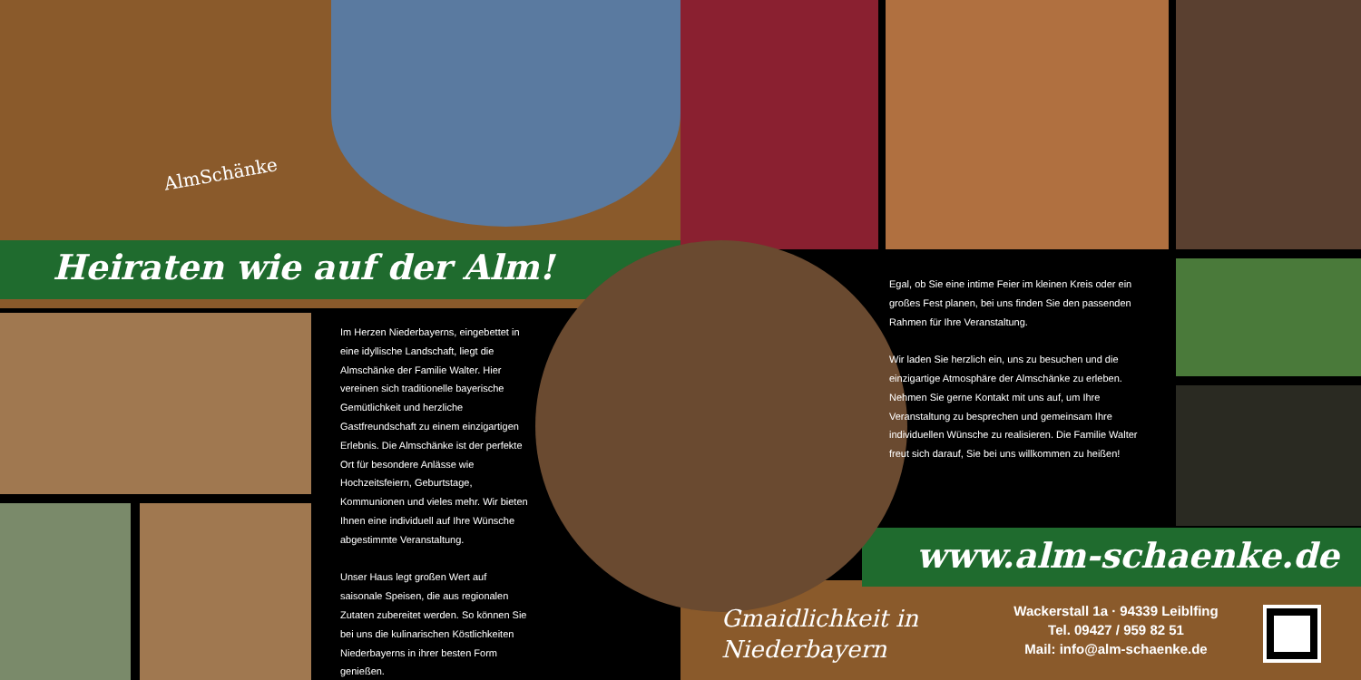AlmSchänke
Heiraten wie auf der Alm!
Im Herzen Niederbayerns, eingebettet in eine idyllische Landschaft, liegt die Almschänke der Familie Walter. Hier vereinen sich traditionelle bayerische Gemütlichkeit und herzliche Gastfreundschaft zu einem einzigartigen Erlebnis. Die Almschänke ist der perfekte Ort für besondere Anlässe wie Hochzeitsfeiern, Geburtstage, Kommunionen und vieles mehr. Wir bieten Ihnen eine individuell auf Ihre Wünsche abgestimmte Veranstaltung.
Unser Haus legt großen Wert auf saisonale Speisen, die aus regionalen Zutaten zubereitet werden. So können Sie bei uns die kulinarischen Köstlichkeiten Niederbayerns in ihrer besten Form genießen.
Egal, ob Sie eine intime Feier im kleinen Kreis oder ein großes Fest planen, bei uns finden Sie den passenden Rahmen für Ihre Veranstaltung.
Wir laden Sie herzlich ein, uns zu besuchen und die einzigartige Atmosphäre der Almschänke zu erleben. Nehmen Sie gerne Kontakt mit uns auf, um Ihre Veranstaltung zu besprechen und gemeinsam Ihre individuellen Wünsche zu realisieren. Die Familie Walter freut sich darauf, Sie bei uns willkommen zu heißen!
www.alm-schaenke.de
Gmaidlichkeit in Niederbayern
Wackerstall 1a · 94339 Leiblfing
Tel. 09427 / 959 82 51
Mail: info@alm-schaenke.de